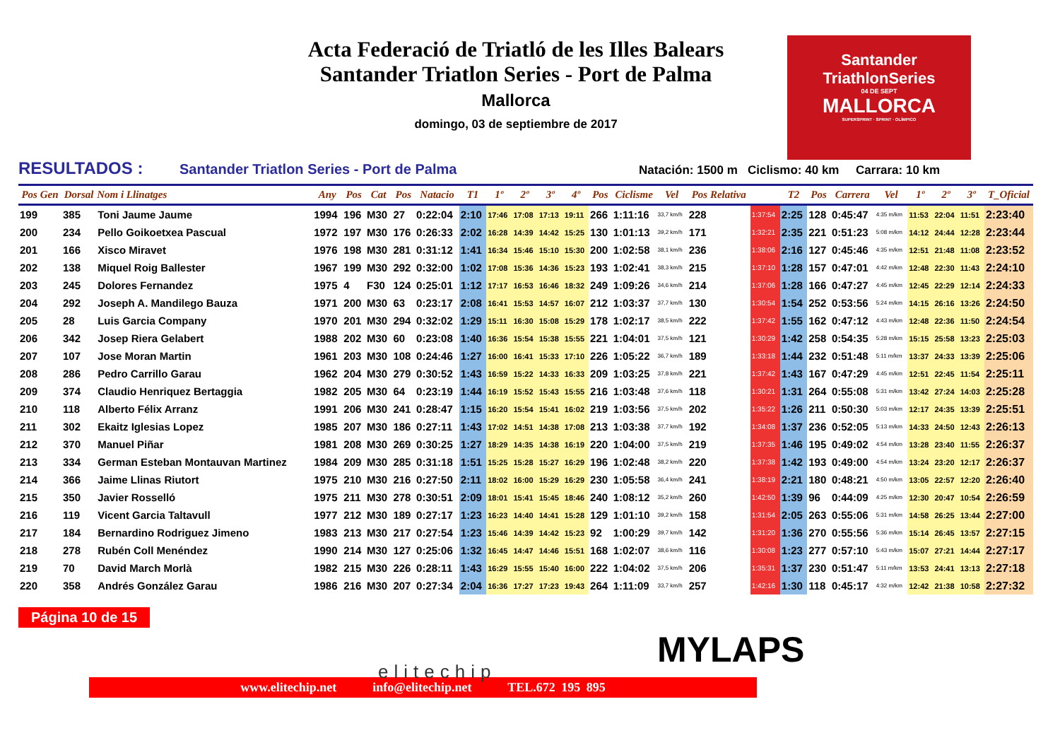Acta Federació de Triatló de les Illes Balears
Santander Triatlon Series - Port de Palma
Mallorca
domingo, 03 de septiembre de 2017
Santander
TriathlonSeries
04 DE SEPT
MALLORCA
SUPERSPRINT · SPRINT · OLÍMPICO
RESULTADOS : Santander Triatlon Series - Port de Palma Natación: 1500 m Ciclismo: 40 km Carrara: 10 km
| Pos Gen | Dorsal | Nom i Llinatges | Any | Pos | Cat | Pos | Natacio | T1 | 1º | 2º | 3º | 4º | Pos | Ciclisme | Vel | Pos Relativa | | T2 | Pos | Carrera | Vel | 1º | 2º | 3º | T_Oficial |
| --- | --- | --- | --- | --- | --- | --- | --- | --- | --- | --- | --- | --- | --- | --- | --- | --- | --- | --- | --- | --- | --- | --- | --- | --- | --- |
| 199 | 385 | Toni Jaume Jaume | 1994 | 196 | M30 | 27 | 0:22:04 | 2:10 | 17:46 | 17:08 | 17:13 | 19:11 | 266 | 1:11:16 | 33,7 km/h | 228 | 1:37:54 | 2:25 | 128 | 0:45:47 | 4:35 m/km | 11:53 | 22:04 | 11:51 | 2:23:40 |
| 200 | 234 | Pello Goikoetxea Pascual | 1972 | 197 | M30 | 176 | 0:26:33 | 2:02 | 16:28 | 14:39 | 14:42 | 15:25 | 130 | 1:01:13 | 39,2 km/h | 171 | 1:32:21 | 2:35 | 221 | 0:51:23 | 5:08 m/km | 14:12 | 24:44 | 12:28 | 2:23:44 |
| 201 | 166 | Xisco Miravet | 1976 | 198 | M30 | 281 | 0:31:12 | 1:41 | 16:34 | 15:46 | 15:10 | 15:30 | 200 | 1:02:58 | 38,1 km/h | 236 | 1:38:06 | 2:16 | 127 | 0:45:46 | 4:35 m/km | 12:51 | 21:48 | 11:08 | 2:23:52 |
| 202 | 138 | Miquel Roig Ballester | 1967 | 199 | M30 | 292 | 0:32:00 | 1:02 | 17:08 | 15:36 | 14:36 | 15:23 | 193 | 1:02:41 | 38,3 km/h | 215 | 1:37:10 | 1:28 | 157 | 0:47:01 | 4:42 m/km | 12:48 | 22:30 | 11:43 | 2:24:10 |
| 203 | 245 | Dolores Fernandez | 1975 | 4 | F30 | 124 | 0:25:01 | 1:12 | 17:17 | 16:53 | 16:46 | 18:32 | 249 | 1:09:26 | 34,6 km/h | 214 | 1:37:06 | 1:28 | 166 | 0:47:27 | 4:45 m/km | 12:45 | 22:29 | 12:14 | 2:24:33 |
| 204 | 292 | Joseph A. Mandilego Bauza | 1971 | 200 | M30 | 63 | 0:23:17 | 2:08 | 16:41 | 15:53 | 14:57 | 16:07 | 212 | 1:03:37 | 37,7 km/h | 130 | 1:30:54 | 1:54 | 252 | 0:53:56 | 5:24 m/km | 14:15 | 26:16 | 13:26 | 2:24:50 |
| 205 | 28 | Luis Garcia Company | 1970 | 201 | M30 | 294 | 0:32:02 | 1:29 | 15:11 | 16:30 | 15:08 | 15:29 | 178 | 1:02:17 | 38,5 km/h | 222 | 1:37:42 | 1:55 | 162 | 0:47:12 | 4:43 m/km | 12:48 | 22:36 | 11:50 | 2:24:54 |
| 206 | 342 | Josep Riera Gelabert | 1988 | 202 | M30 | 60 | 0:23:08 | 1:40 | 16:36 | 15:54 | 15:38 | 15:55 | 221 | 1:04:01 | 37,5 km/h | 121 | 1:30:29 | 1:42 | 258 | 0:54:35 | 5:28 m/km | 15:15 | 25:58 | 13:23 | 2:25:03 |
| 207 | 107 | Jose Moran Martin | 1961 | 203 | M30 | 108 | 0:24:46 | 1:27 | 16:00 | 16:41 | 15:33 | 17:10 | 226 | 1:05:22 | 36,7 km/h | 189 | 1:33:18 | 1:44 | 232 | 0:51:48 | 5:11 m/km | 13:37 | 24:33 | 13:39 | 2:25:06 |
| 208 | 286 | Pedro Carrillo Garau | 1962 | 204 | M30 | 279 | 0:30:52 | 1:43 | 16:59 | 15:22 | 14:33 | 16:33 | 209 | 1:03:25 | 37,8 km/h | 221 | 1:37:42 | 1:43 | 167 | 0:47:29 | 4:45 m/km | 12:51 | 22:45 | 11:54 | 2:25:11 |
| 209 | 374 | Claudio Henriquez Bertaggia | 1982 | 205 | M30 | 64 | 0:23:19 | 1:44 | 16:19 | 15:52 | 15:43 | 15:55 | 216 | 1:03:48 | 37,6 km/h | 118 | 1:30:21 | 1:31 | 264 | 0:55:08 | 5:31 m/km | 13:42 | 27:24 | 14:03 | 2:25:28 |
| 210 | 118 | Alberto Félix Arranz | 1991 | 206 | M30 | 241 | 0:28:47 | 1:15 | 16:20 | 15:54 | 15:41 | 16:02 | 219 | 1:03:56 | 37,5 km/h | 202 | 1:35:22 | 1:26 | 211 | 0:50:30 | 5:03 m/km | 12:17 | 24:35 | 13:39 | 2:25:51 |
| 211 | 302 | Ekaitz Iglesias Lopez | 1985 | 207 | M30 | 186 | 0:27:11 | 1:43 | 17:02 | 14:51 | 14:38 | 17:08 | 213 | 1:03:38 | 37,7 km/h | 192 | 1:34:08 | 1:37 | 236 | 0:52:05 | 5:13 m/km | 14:33 | 24:50 | 12:43 | 2:26:13 |
| 212 | 370 | Manuel Piñar | 1981 | 208 | M30 | 269 | 0:30:25 | 1:27 | 18:29 | 14:35 | 14:38 | 16:19 | 220 | 1:04:00 | 37,5 km/h | 219 | 1:37:35 | 1:46 | 195 | 0:49:02 | 4:54 m/km | 13:28 | 23:40 | 11:55 | 2:26:37 |
| 213 | 334 | German Esteban Montauvan Martinez | 1984 | 209 | M30 | 285 | 0:31:18 | 1:51 | 15:25 | 15:28 | 15:27 | 16:29 | 196 | 1:02:48 | 38,2 km/h | 220 | 1:37:38 | 1:42 | 193 | 0:49:00 | 4:54 m/km | 13:24 | 23:20 | 12:17 | 2:26:37 |
| 214 | 366 | Jaime Llinas Riutort | 1975 | 210 | M30 | 216 | 0:27:50 | 2:11 | 18:02 | 16:00 | 15:29 | 16:29 | 230 | 1:05:58 | 36,4 km/h | 241 | 1:38:19 | 2:21 | 180 | 0:48:21 | 4:50 m/km | 13:05 | 22:57 | 12:20 | 2:26:40 |
| 215 | 350 | Javier Rosselló | 1975 | 211 | M30 | 278 | 0:30:51 | 2:09 | 18:01 | 15:41 | 15:45 | 18:46 | 240 | 1:08:12 | 35,2 km/h | 260 | 1:42:50 | 1:39 | 96 | 0:44:09 | 4:25 m/km | 12:30 | 20:47 | 10:54 | 2:26:59 |
| 216 | 119 | Vicent Garcia Taltavull | 1977 | 212 | M30 | 189 | 0:27:17 | 1:23 | 16:23 | 14:40 | 14:41 | 15:28 | 129 | 1:01:10 | 39,2 km/h | 158 | 1:31:54 | 2:05 | 263 | 0:55:06 | 5:31 m/km | 14:58 | 26:25 | 13:44 | 2:27:00 |
| 217 | 184 | Bernardino Rodriguez Jimeno | 1983 | 213 | M30 | 217 | 0:27:54 | 1:23 | 15:46 | 14:39 | 14:42 | 15:23 | 92 | 1:00:29 | 39,7 km/h | 142 | 1:31:20 | 1:36 | 270 | 0:55:56 | 5:36 m/km | 15:14 | 26:45 | 13:57 | 2:27:15 |
| 218 | 278 | Rubén Coll Menéndez | 1990 | 214 | M30 | 127 | 0:25:06 | 1:32 | 16:45 | 14:47 | 14:46 | 15:51 | 168 | 1:02:07 | 38,6 km/h | 116 | 1:30:08 | 1:23 | 277 | 0:57:10 | 5:43 m/km | 15:07 | 27:21 | 14:44 | 2:27:17 |
| 219 | 70 | David March Morlà | 1982 | 215 | M30 | 226 | 0:28:11 | 1:43 | 16:29 | 15:55 | 15:40 | 16:00 | 222 | 1:04:02 | 37,5 km/h | 206 | 1:35:31 | 1:37 | 230 | 0:51:47 | 5:11 m/km | 13:53 | 24:41 | 13:13 | 2:27:18 |
| 220 | 358 | Andrés González Garau | 1986 | 216 | M30 | 207 | 0:27:34 | 2:04 | 16:36 | 17:27 | 17:23 | 19:43 | 264 | 1:11:09 | 33,7 km/h | 257 | 1:42:16 | 1:30 | 118 | 0:45:17 | 4:32 m/km | 12:42 | 21:38 | 10:58 | 2:27:32 |
Página 10 de 15
elitechip
MYLAPS
www.elitechip.net info@elitechip.net TEL.672 195 895